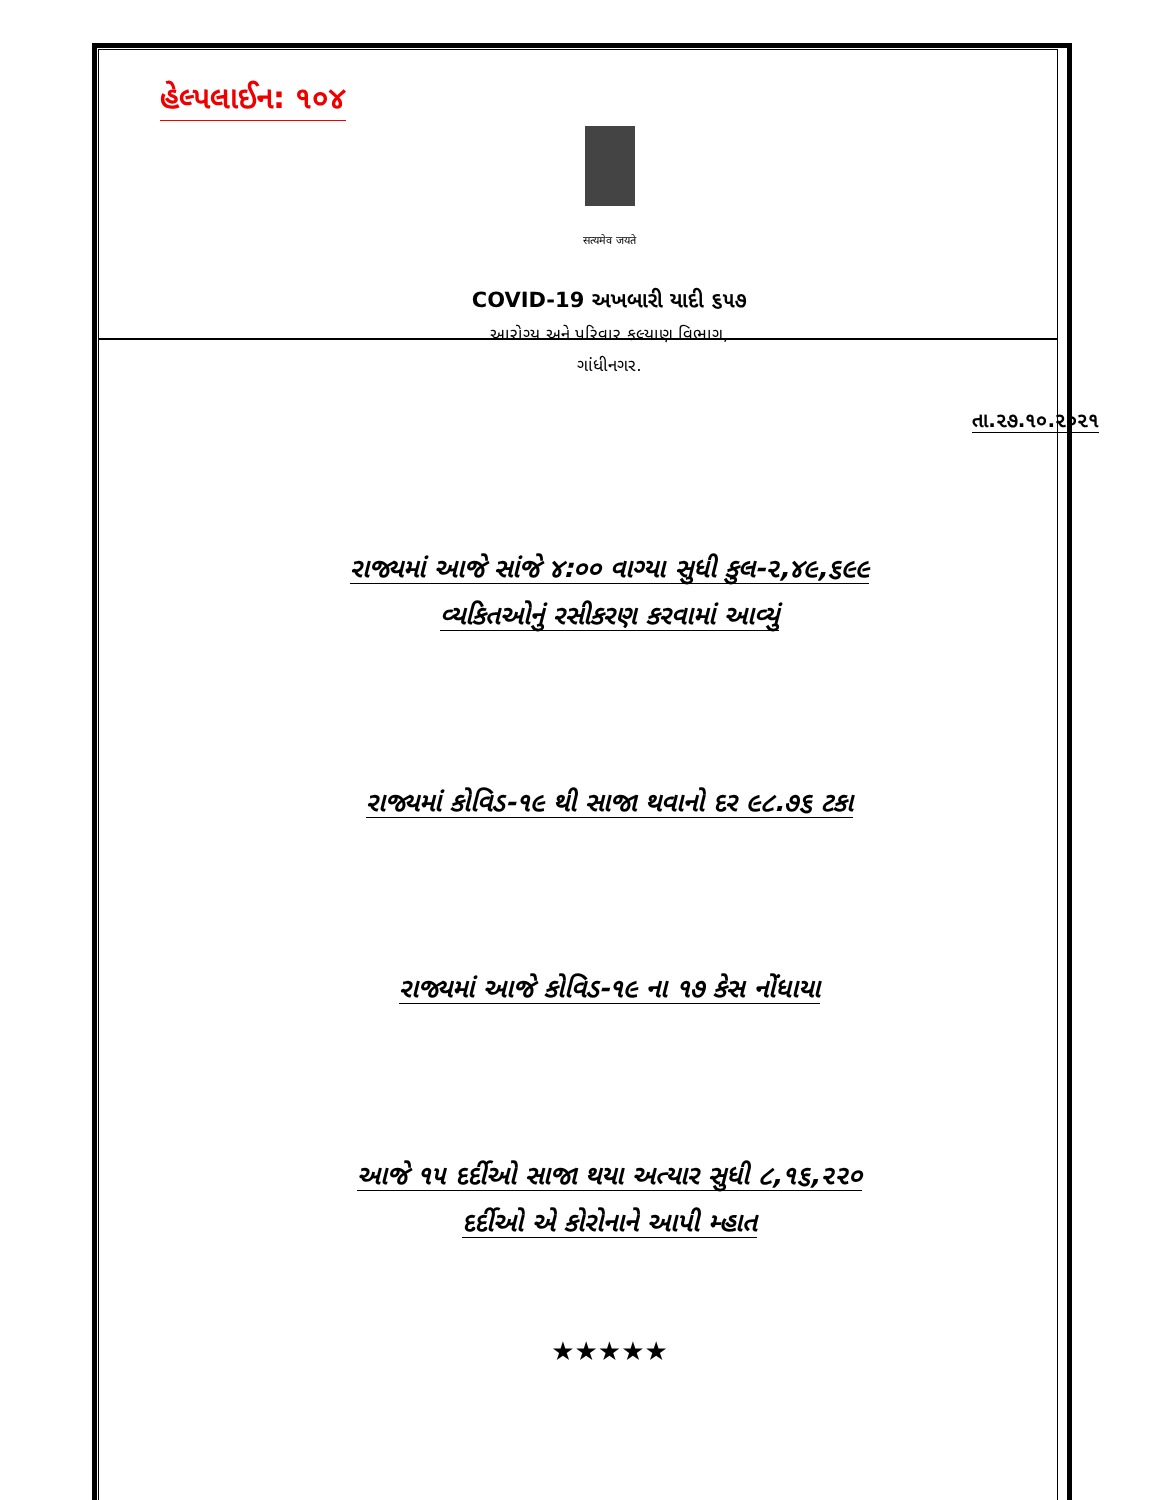હેલ્પલાઈન: ૧૦૪
सत्यमेव जयते
COVID-19 અખબારી યાદી ૬૫૭
આરોગ્ય અને પરિવાર કલ્યાણ વિભાગ,
ગાંધીનગર.
તા.૨૭.૧૦.૨૦૨૧
રાજ્યમાં આજે સાંજે ૪:૦૦ વાગ્યા સુધી કુલ-૨,૪૯,૬૯૯
વ્યકિતઓનું રસીકરણ કરવામાં આવ્યું
રાજ્યમાં કોવિડ-૧૯ થી સાજા થવાનો દર ૯૮.૭૬ ટકા
રાજ્યમાં આજે કોવિડ-૧૯ ના ૧૭ કેસ નોંધાયા
આજે ૧૫ દર્દીઓ સાજા થયા અત્યાર સુધી ૮,૧૬,૨૨૦
દર્દીઓ એ કોરોનાને આપી મ્હાત
★★★★★